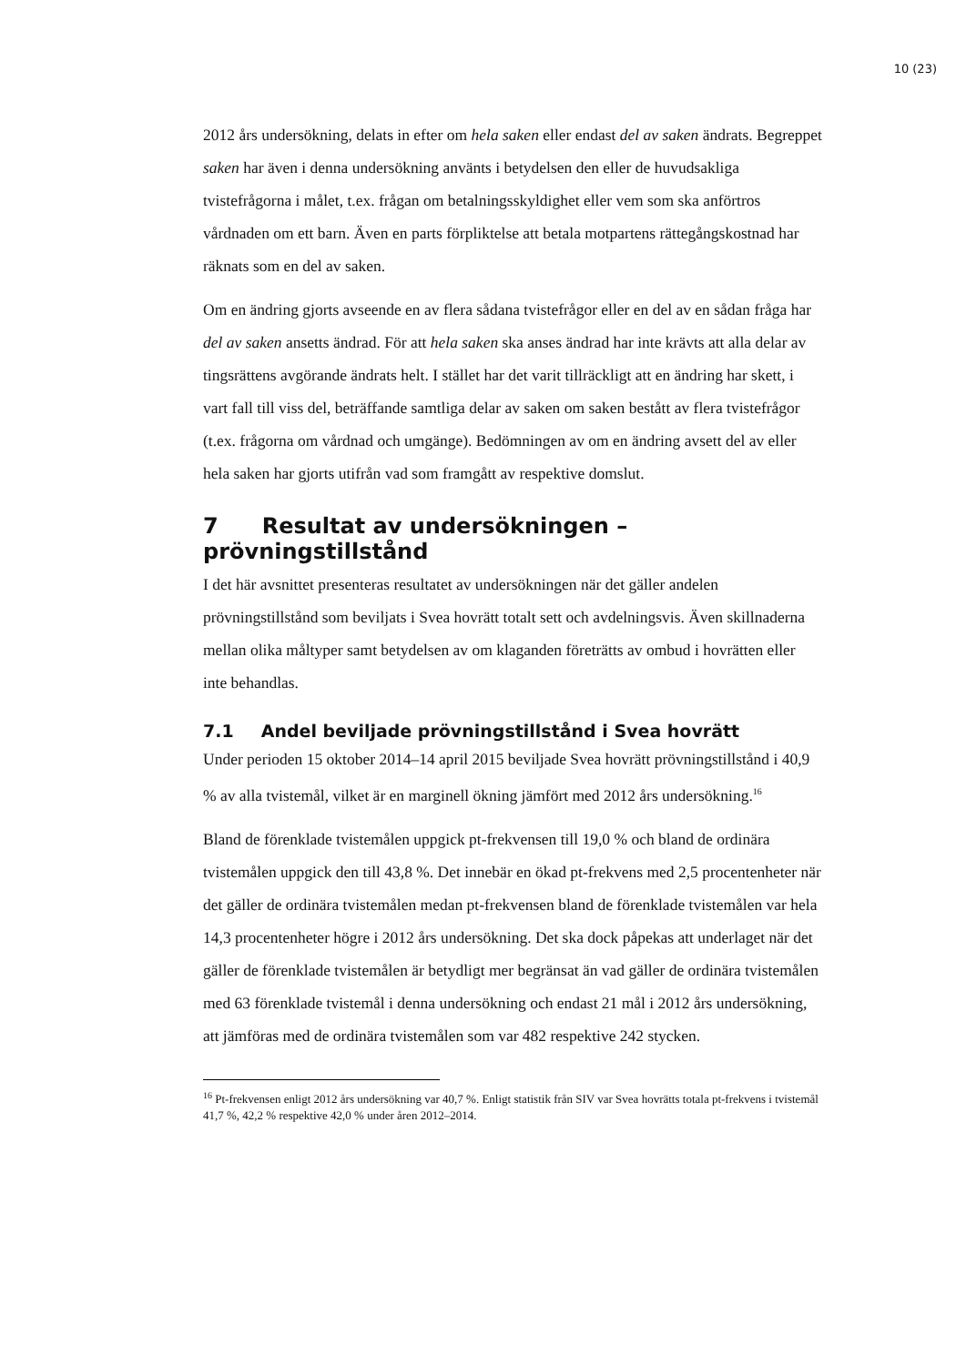10 (23)
2012 års undersökning, delats in efter om hela saken eller endast del av saken ändrats. Begreppet saken har även i denna undersökning använts i betydelsen den eller de huvudsakliga tvistefrågorna i målet, t.ex. frågan om betalningsskyldighet eller vem som ska anförtros vårdnaden om ett barn. Även en parts förpliktelse att betala motpartens rättegångskostnad har räknats som en del av saken.
Om en ändring gjorts avseende en av flera sådana tvistefrågor eller en del av en sådan fråga har del av saken ansetts ändrad. För att hela saken ska anses ändrad har inte krävts att alla delar av tingsrättens avgörande ändrats helt. I stället har det varit tillräckligt att en ändring har skett, i vart fall till viss del, beträffande samtliga delar av saken om saken bestått av flera tvistefrågor (t.ex. frågorna om vårdnad och umgänge). Bedömningen av om en ändring avsett del av eller hela saken har gjorts utifrån vad som framgått av respektive domslut.
7 Resultat av undersökningen – prövningstillstånd
I det här avsnittet presenteras resultatet av undersökningen när det gäller andelen prövningstillstånd som beviljats i Svea hovrätt totalt sett och avdelningsvis. Även skillnaderna mellan olika måltyper samt betydelsen av om klaganden företrätts av ombud i hovrätten eller inte behandlas.
7.1 Andel beviljade prövningstillstånd i Svea hovrätt
Under perioden 15 oktober 2014–14 april 2015 beviljade Svea hovrätt prövningstillstånd i 40,9 % av alla tvistemål, vilket är en marginell ökning jämfört med 2012 års undersökning.<sup>16</sup>
Bland de förenklade tvistemålen uppgick pt-frekvensen till 19,0 % och bland de ordinära tvistemålen uppgick den till 43,8 %. Det innebär en ökad pt-frekvens med 2,5 procentenheter när det gäller de ordinära tvistemålen medan pt-frekvensen bland de förenklade tvistemålen var hela 14,3 procentenheter högre i 2012 års undersökning. Det ska dock påpekas att underlaget när det gäller de förenklade tvistemålen är betydligt mer begränsat än vad gäller de ordinära tvistemålen med 63 förenklade tvistemål i denna undersökning och endast 21 mål i 2012 års undersökning, att jämföras med de ordinära tvistemålen som var 482 respektive 242 stycken.
<sup>16</sup> Pt-frekvensen enligt 2012 års undersökning var 40,7 %. Enligt statistik från SIV var Svea hovrätts totala pt-frekvens i tvistemål 41,7 %, 42,2 % respektive 42,0 % under åren 2012–2014.